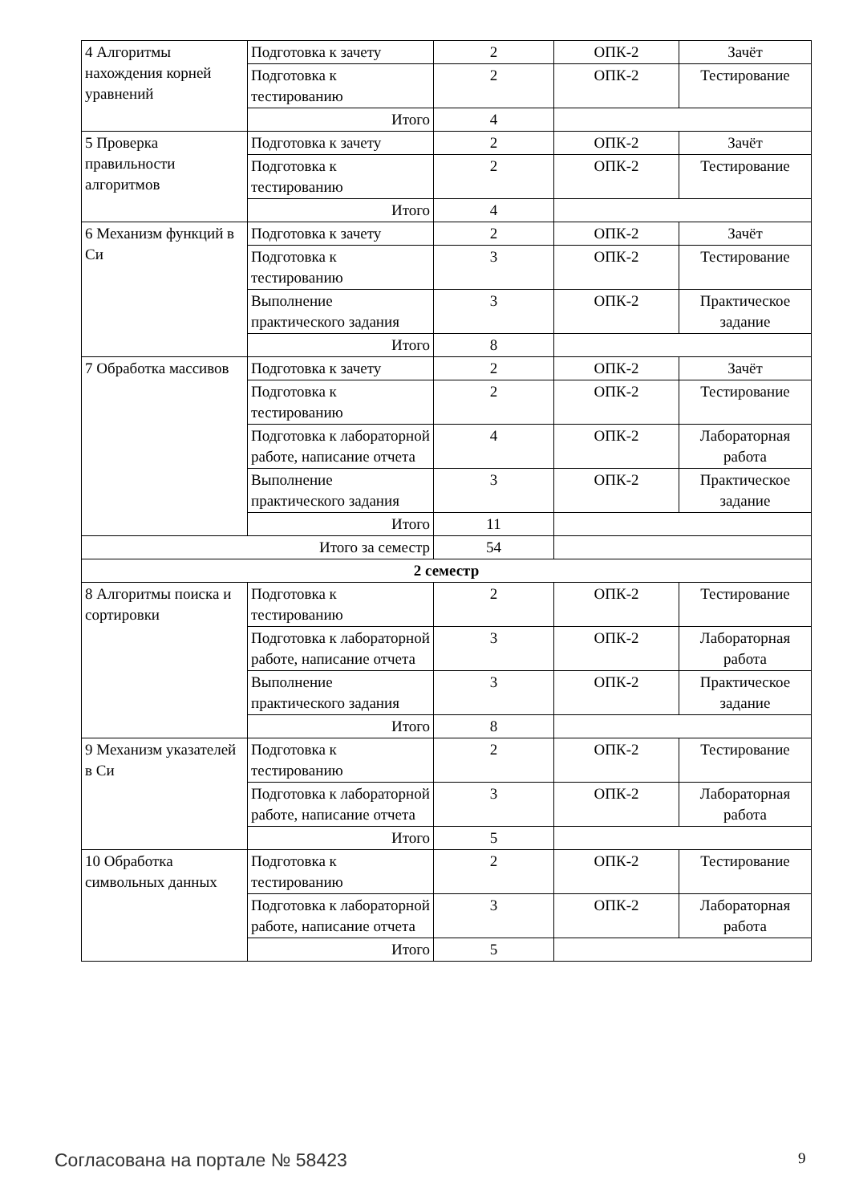| 4 Алгоритмы нахождения корней уравнений | Подготовка к зачету | 2 | ОПК-2 | Зачёт |
| | Подготовка к тестированию | 2 | ОПК-2 | Тестирование |
| | Итого | 4 | | |
| 5 Проверка правильности алгоритмов | Подготовка к зачету | 2 | ОПК-2 | Зачёт |
| | Подготовка к тестированию | 2 | ОПК-2 | Тестирование |
| | Итого | 4 | | |
| 6 Механизм функций в Си | Подготовка к зачету | 2 | ОПК-2 | Зачёт |
| | Подготовка к тестированию | 3 | ОПК-2 | Тестирование |
| | Выполнение практического задания | 3 | ОПК-2 | Практическое задание |
| | Итого | 8 | | |
| 7 Обработка массивов | Подготовка к зачету | 2 | ОПК-2 | Зачёт |
| | Подготовка к тестированию | 2 | ОПК-2 | Тестирование |
| | Подготовка к лабораторной работе, написание отчета | 4 | ОПК-2 | Лабораторная работа |
| | Выполнение практического задания | 3 | ОПК-2 | Практическое задание |
| | Итого | 11 | | |
| Итого за семестр | | 54 | | |
| 2 семестр | | | | |
| 8 Алгоритмы поиска и сортировки | Подготовка к тестированию | 2 | ОПК-2 | Тестирование |
| | Подготовка к лабораторной работе, написание отчета | 3 | ОПК-2 | Лабораторная работа |
| | Выполнение практического задания | 3 | ОПК-2 | Практическое задание |
| | Итого | 8 | | |
| 9 Механизм указателей в Си | Подготовка к тестированию | 2 | ОПК-2 | Тестирование |
| | Подготовка к лабораторной работе, написание отчета | 3 | ОПК-2 | Лабораторная работа |
| | Итого | 5 | | |
| 10 Обработка символьных данных | Подготовка к тестированию | 2 | ОПК-2 | Тестирование |
| | Подготовка к лабораторной работе, написание отчета | 3 | ОПК-2 | Лабораторная работа |
| | Итого | 5 | | |
Согласована на портале № 58423 9